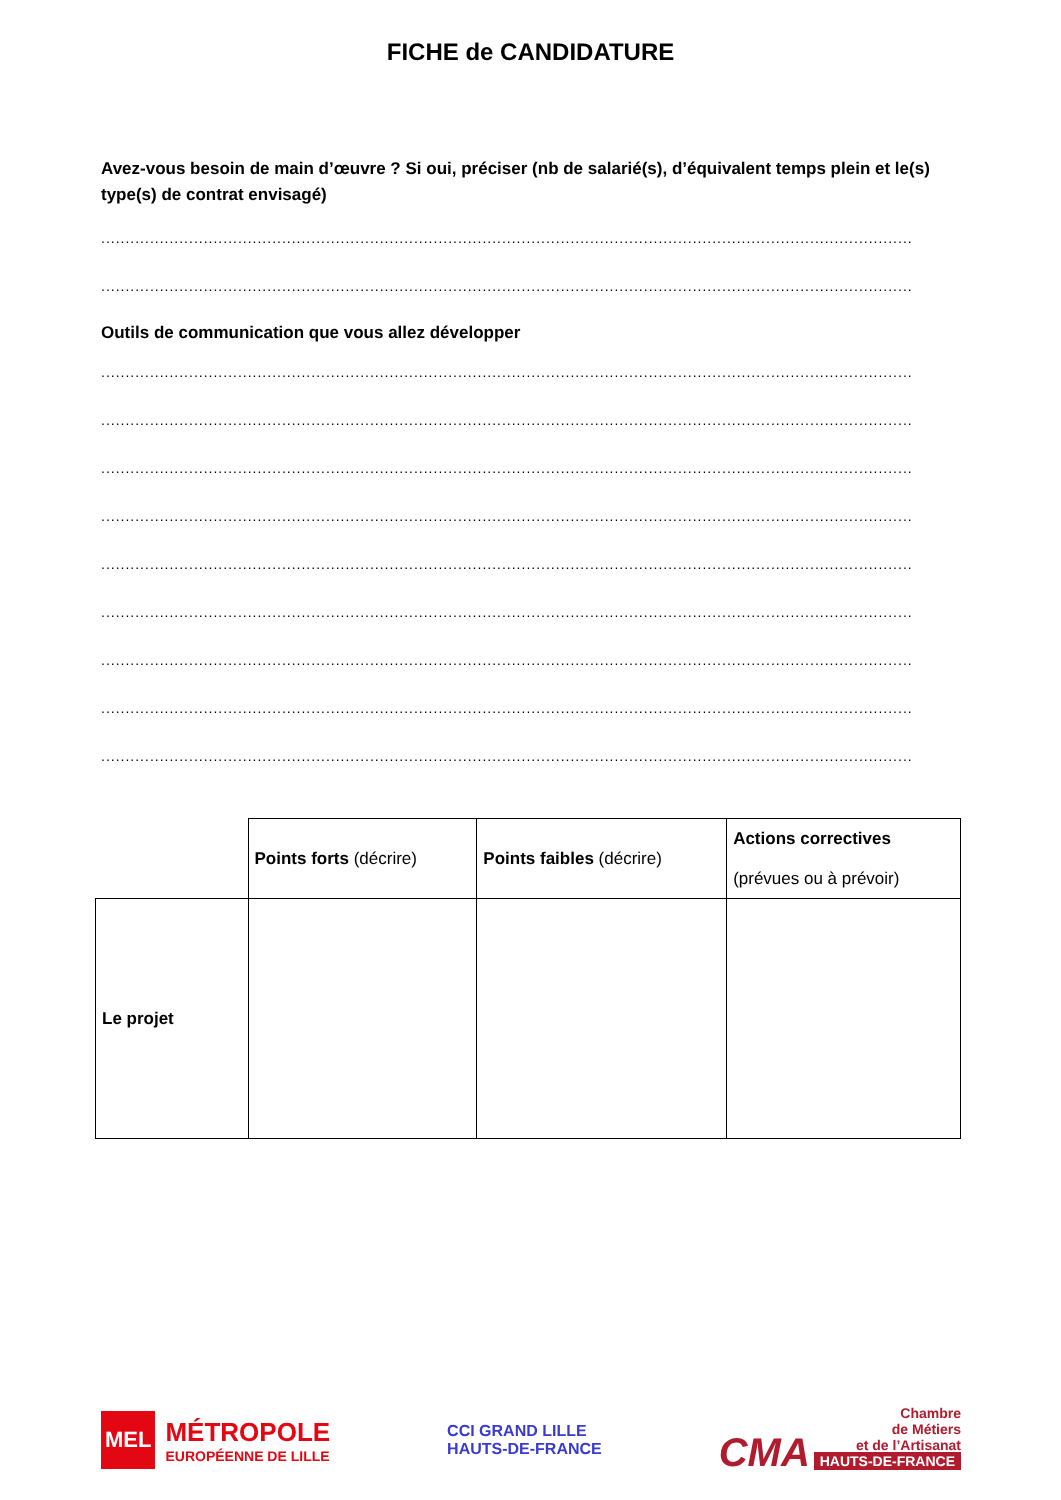FICHE de CANDIDATURE
Avez-vous besoin de main d’œuvre ? Si oui, préciser (nb de salarié(s), d’équivalent temps plein et le(s) type(s) de contrat envisagé)
............................................................................................................................................................................
............................................................................................................................................................................
Outils de communication que vous allez développer
............................................................................................................................................................................
............................................................................................................................................................................
............................................................................................................................................................................
............................................................................................................................................................................
............................................................................................................................................................................
............................................................................................................................................................................
............................................................................................................................................................................
............................................................................................................................................................................
............................................................................................................................................................................
| | Points forts (décrire) | Points faibles (décrire) | Actions correctives (prévues ou à prévoir) |
| Le projet | | | |
MEL
MÉTROPOLE
EUROPÉENNE DE LILLE
CCI GRAND LILLE
HAUTS-DE-FRANCE
CMA Chambre
de Métiers
et de l’Artisanat
HAUTS-DE-FRANCE